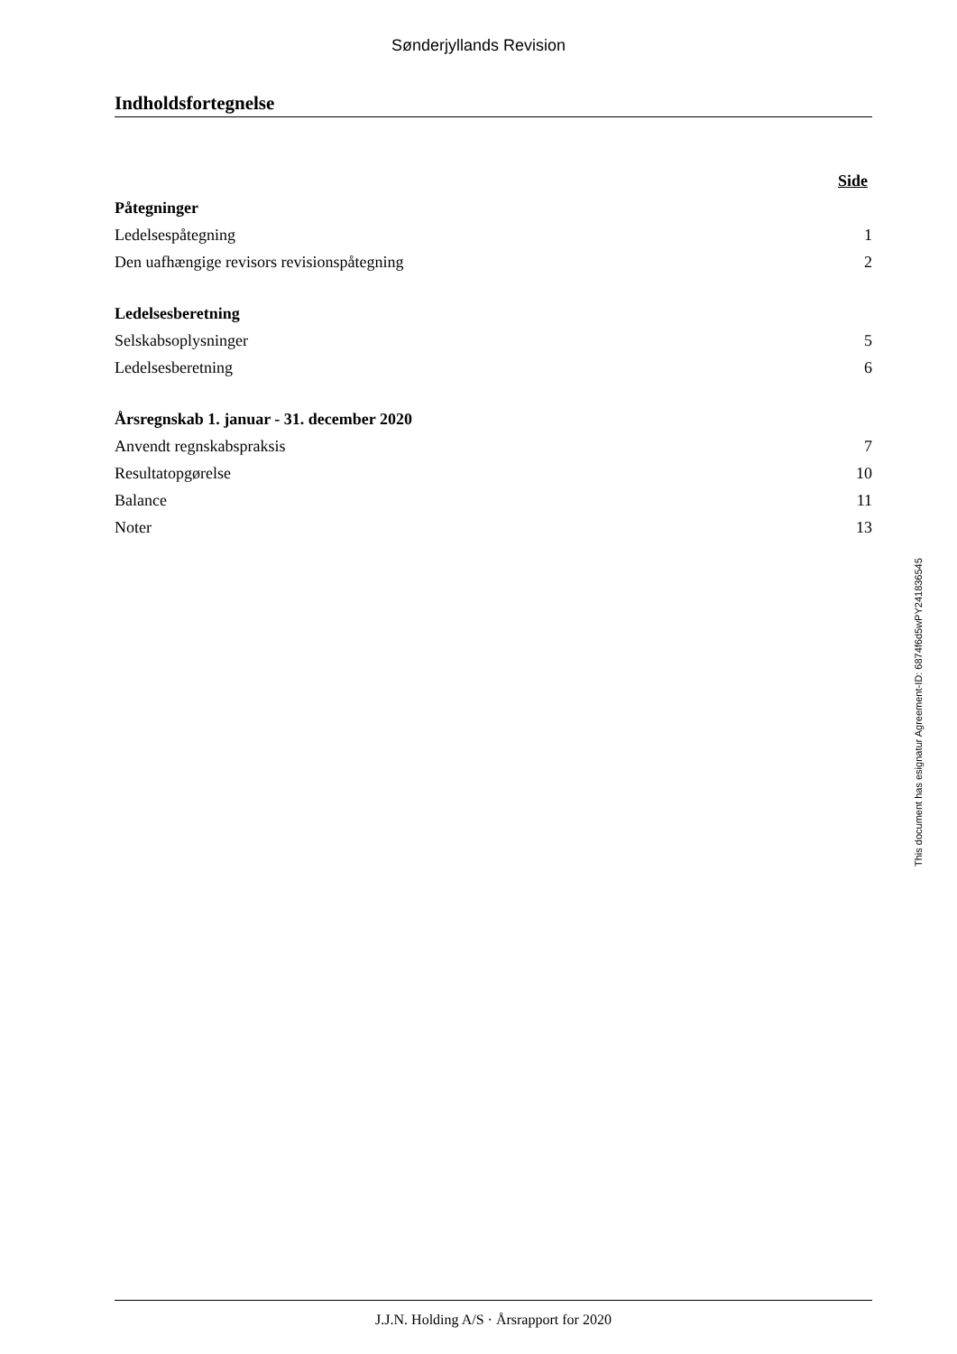Sønderjyllands Revision
Indholdsfortegnelse
| | Side |
| Påtegninger | |
| Ledelsespåtegning | 1 |
| Den uafhængige revisors revisionspåtegning | 2 |
| Ledelsesberetning | |
| Selskabsoplysninger | 5 |
| Ledelsesberetning | 6 |
| Årsregnskab 1. januar - 31. december 2020 | |
| Anvendt regnskabspraksis | 7 |
| Resultatopgørelse | 10 |
| Balance | 11 |
| Noter | 13 |
This document has esignatur Agreement-ID: 6874f6d5wPY241836545
J.J.N. Holding A/S · Årsrapport for 2020